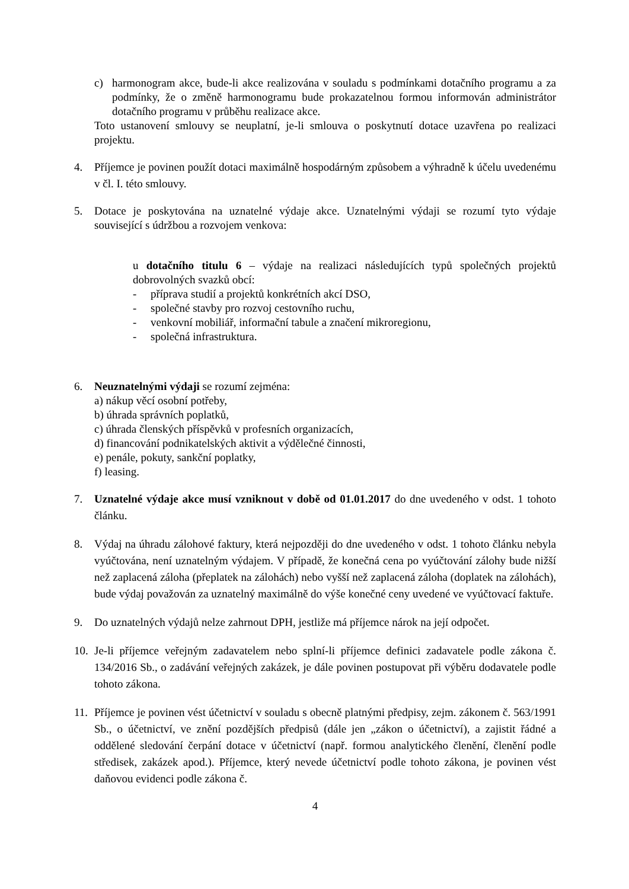c) harmonogram akce, bude-li akce realizována v souladu s podmínkami dotačního programu a za podmínky, že o změně harmonogramu bude prokazatelnou formou informován administrátor dotačního programu v průběhu realizace akce.
Toto ustanovení smlouvy se neuplatní, je-li smlouva o poskytnutí dotace uzavřena po realizaci projektu.
4. Příjemce je povinen použít dotaci maximálně hospodárným způsobem a výhradně k účelu uvedenému v čl. I. této smlouvy.
5. Dotace je poskytována na uznatelné výdaje akce. Uznatelnými výdaji se rozumí tyto výdaje související s údržbou a rozvojem venkova:
u dotačního titulu 6 – výdaje na realizaci následujících typů společných projektů dobrovolných svazků obcí:
- příprava studií a projektů konkrétních akcí DSO,
- společné stavby pro rozvoj cestovního ruchu,
- venkovní mobiliář, informační tabule a značení mikroregionu,
- společná infrastruktura.
6. Neuznatelnými výdaji se rozumí zejména:
a) nákup věcí osobní potřeby,
b) úhrada správních poplatků,
c) úhrada členských příspěvků v profesních organizacích,
d) financování podnikatelských aktivit a výdělečné činnosti,
e) penále, pokuty, sankční poplatky,
f) leasing.
7. Uznatelné výdaje akce musí vzniknout v době od 01.01.2017 do dne uvedeného v odst. 1 tohoto článku.
8. Výdaj na úhradu zálohové faktury, která nejpozději do dne uvedeného v odst. 1 tohoto článku nebyla vyúčtována, není uznatelným výdajem. V případě, že konečná cena po vyúčtování zálohy bude nižší než zaplacená záloha (přeplatek na zálohách) nebo vyšší než zaplacená záloha (doplatek na zálohách), bude výdaj považován za uznatelný maximálně do výše konečné ceny uvedené ve vyúčtovací faktuře.
9. Do uznatelných výdajů nelze zahrnout DPH, jestliže má příjemce nárok na její odpočet.
10.
Je-li příjemce veřejným zadavatelem nebo splní-li příjemce definici zadavatele podle zákona č. 134/2016 Sb., o zadávání veřejných zakázek, je dále povinen postupovat při výběru dodavatele podle tohoto zákona.
11.
Příjemce je povinen vést účetnictví v souladu s obecně platnými předpisy, zejm. zákonem č. 563/1991 Sb., o účetnictví, ve znění pozdějších předpisů (dále jen „zákon o účetnictví), a zajistit řádné a oddělené sledování čerpání dotace v účetnictví (např. formou analytického členění, členění podle středisek, zakázek apod.). Příjemce, který nevede účetnictví podle tohoto zákona, je povinen vést daňovou evidenci podle zákona č.
4